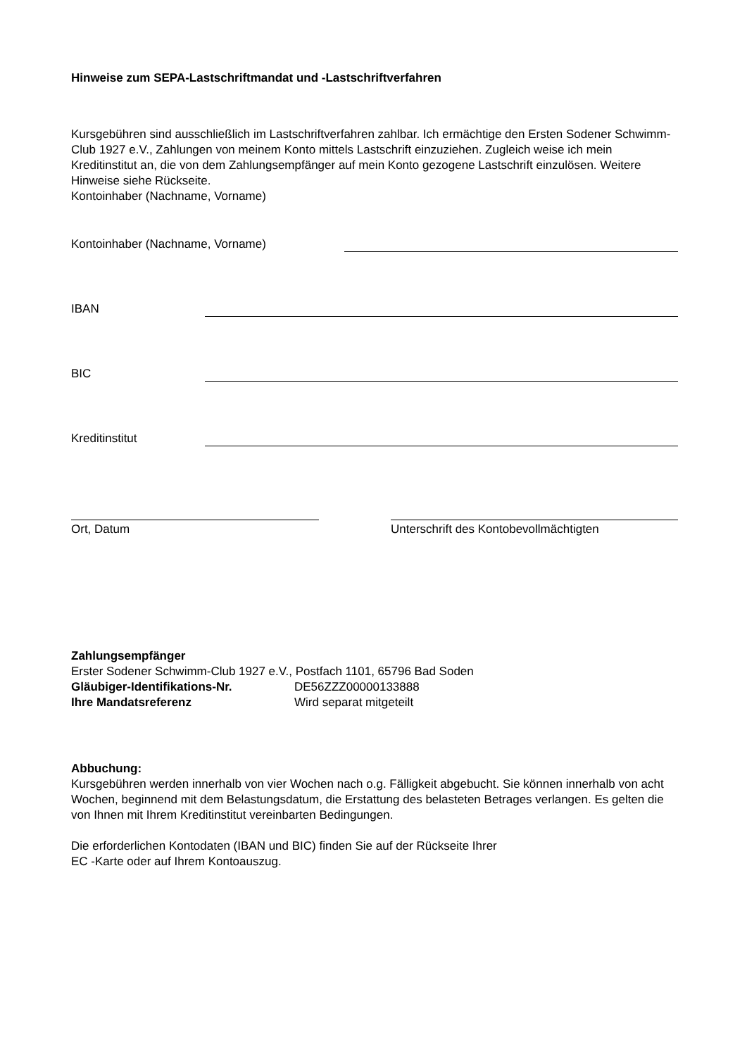Hinweise zum SEPA-Lastschriftmandat und -Lastschriftverfahren
Kursgebühren sind ausschließlich im Lastschriftverfahren zahlbar. Ich ermächtige den Ersten Sodener Schwimm-Club 1927 e.V., Zahlungen von meinem Konto mittels Lastschrift einzuziehen. Zugleich weise ich mein Kreditinstitut an, die von dem Zahlungsempfänger auf mein Konto gezogene Lastschrift einzulösen. Weitere Hinweise siehe Rückseite.
Kontoinhaber (Nachname, Vorname)
Kontoinhaber (Nachname, Vorname)
IBAN
BIC
Kreditinstitut
Ort, Datum Unterschrift des Kontobevollmächtigten
Zahlungsempfänger
Erster Sodener Schwimm-Club 1927 e.V., Postfach 1101, 65796 Bad Soden
Gläubiger-Identifikations-Nr. DE56ZZZ00000133888
Ihre Mandatsreferenz Wird separat mitgeteilt
Abbuchung:
Kursgebühren werden innerhalb von vier Wochen nach o.g. Fälligkeit abgebucht. Sie können innerhalb von acht Wochen, beginnend mit dem Belastungsdatum, die Erstattung des belasteten Betrages verlangen. Es gelten die von Ihnen mit Ihrem Kreditinstitut vereinbarten Bedingungen.
Die erforderlichen Kontodaten (IBAN und BIC) finden Sie auf der Rückseite Ihrer
EC -Karte oder auf Ihrem Kontoauszug.